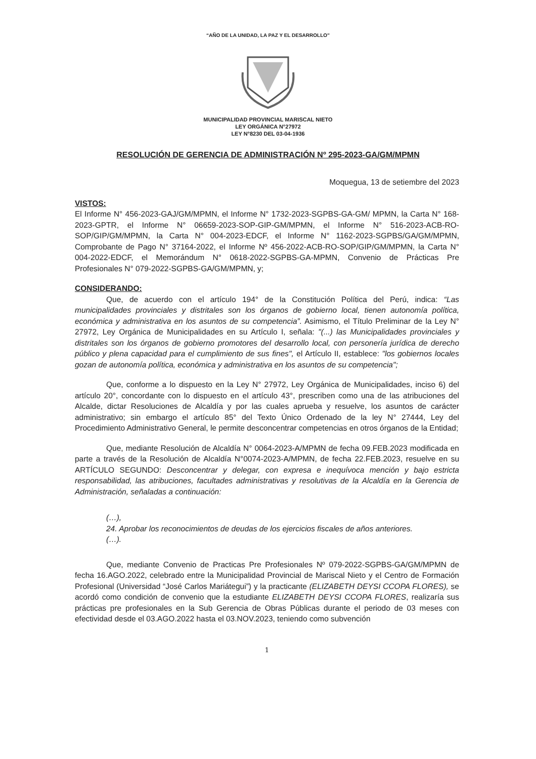“AÑO DE LA UNIDAD, LA PAZ Y EL DESARROLLO”
MUNICIPALIDAD PROVINCIAL MARISCAL NIETO
LEY ORGÁNICA N°27972
LEY N°8230 DEL 03-04-1936
RESOLUCIÓN DE GERENCIA DE ADMINISTRACIÓN Nº 295-2023-GA/GM/MPMN
Moquegua, 13 de setiembre del 2023
VISTOS:
El Informe N° 456-2023-GAJ/GM/MPMN, el Informe N° 1732-2023-SGPBS-GA-GM/ MPMN, la Carta N° 168-2023-GPTR, el Informe N° 06659-2023-SOP-GIP-GM/MPMN, el Informe N° 516-2023-ACB-RO-SOP/GIP/GM/MPMN, la Carta N° 004-2023-EDCF, el Informe N° 1162-2023-SGPBS/GA/GM/MPMN, Comprobante de Pago N° 37164-2022, el Informe Nº 456-2022-ACB-RO-SOP/GIP/GM/MPMN, la Carta N° 004-2022-EDCF, el Memorándum N° 0618-2022-SGPBS-GA-MPMN, Convenio de Prácticas Pre Profesionales N° 079-2022-SGPBS-GA/GM/MPMN, y;
CONSIDERANDO:
Que, de acuerdo con el artículo 194° de la Constitución Política del Perú, indica: “Las municipalidades provinciales y distritales son los órganos de gobierno local, tienen autonomía política, económica y administrativa en los asuntos de su competencia”. Asimismo, el Título Preliminar de la Ley N° 27972, Ley Orgánica de Municipalidades en su Artículo I, señala: "(...) las Municipalidades provinciales y distritales son los órganos de gobierno promotores del desarrollo local, con personería jurídica de derecho público y plena capacidad para el cumplimiento de sus fines", el Artículo II, establece: "los gobiernos locales gozan de autonomía política, económica y administrativa en los asuntos de su competencia";
Que, conforme a lo dispuesto en la Ley N° 27972, Ley Orgánica de Municipalidades, inciso 6) del artículo 20°, concordante con lo dispuesto en el artículo 43°, prescriben como una de las atribuciones del Alcalde, dictar Resoluciones de Alcaldía y por las cuales aprueba y resuelve, los asuntos de carácter administrativo; sin embargo el artículo 85° del Texto Único Ordenado de la ley N° 27444, Ley del Procedimiento Administrativo General, le permite desconcentrar competencias en otros órganos de la Entidad;
Que, mediante Resolución de Alcaldía N° 0064-2023-A/MPMN de fecha 09.FEB.2023 modificada en parte a través de la Resolución de Alcaldía N°0074-2023-A/MPMN, de fecha 22.FEB.2023, resuelve en su ARTÍCULO SEGUNDO: Desconcentrar y delegar, con expresa e inequívoca mención y bajo estricta responsabilidad, las atribuciones, facultades administrativas y resolutivas de la Alcaldía en la Gerencia de Administración, señaladas a continuación:
(…),
24. Aprobar los reconocimientos de deudas de los ejercicios fiscales de años anteriores.
(…).
Que, mediante Convenio de Practicas Pre Profesionales Nº 079-2022-SGPBS-GA/GM/MPMN de fecha 16.AGO.2022, celebrado entre la Municipalidad Provincial de Mariscal Nieto y el Centro de Formación Profesional (Universidad “José Carlos Mariátegui”) y la practicante (ELIZABETH DEYSI CCOPA FLORES), se acordó como condición de convenio que la estudiante ELIZABETH DEYSI CCOPA FLORES, realizaría sus prácticas pre profesionales en la Sub Gerencia de Obras Públicas durante el periodo de 03 meses con efectividad desde el 03.AGO.2022 hasta el 03.NOV.2023, teniendo como subvención
1